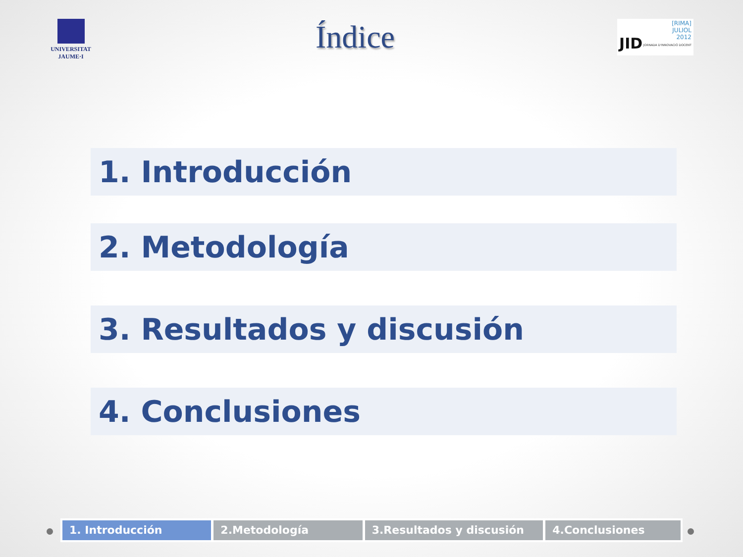UNIVERSITAT
JAUME·I
Índice
[RIMA]
JID JULIOL
2012
JORNADA D'INNOVACIÓ DOCENT
1. Introducción
2. Metodología
3. Resultados y discusión
4. Conclusiones
1. Introducción 2.Metodología 3.Resultados y discusión 4.Conclusiones